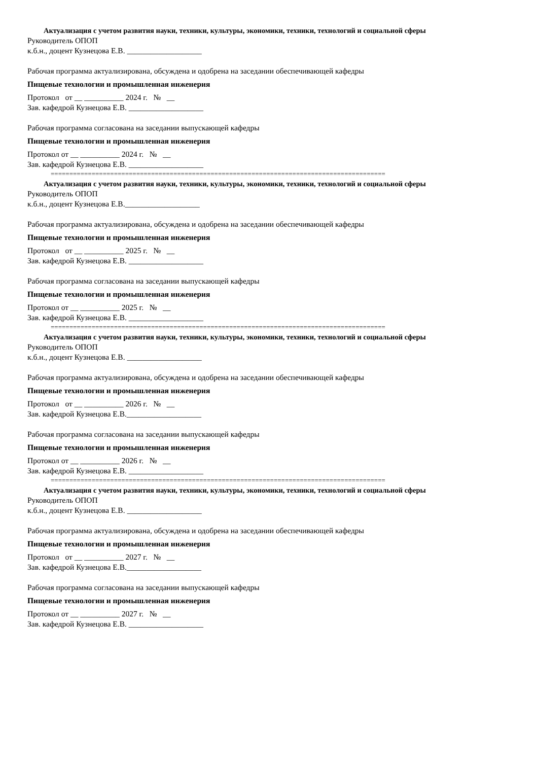Актуализация с учетом развития науки, техники, культуры, экономики, техники, технологий и социальной сферы
Руководитель ОПОП
к.б.н., доцент Кузнецова Е.В. ___________________
Рабочая программа актуализирована, обсуждена и одобрена на заседании обеспечивающей кафедры
Пищевые технологии и промышленная инженерия
Протокол от __ __________ 2024 г. № __
Зав. кафедрой Кузнецова Е.В. ___________________
Рабочая программа согласована на заседании выпускающей кафедры
Пищевые технологии и промышленная инженерия
Протокол от __ __________ 2024 г. № __
Зав. кафедрой Кузнецова Е.В. ___________________
==========================================================================================
Актуализация с учетом развития науки, техники, культуры, экономики, техники, технологий и социальной сферы
Руководитель ОПОП
к.б.н., доцент Кузнецова Е.В.___________________
Рабочая программа актуализирована, обсуждена и одобрена на заседании обеспечивающей кафедры
Пищевые технологии и промышленная инженерия
Протокол от __ __________ 2025 г. № __
Зав. кафедрой Кузнецова Е.В. ___________________
Рабочая программа согласована на заседании выпускающей кафедры
Пищевые технологии и промышленная инженерия
Протокол от __ __________ 2025 г. № __
Зав. кафедрой Кузнецова Е.В. ___________________
==========================================================================================
Актуализация с учетом развития науки, техники, культуры, экономики, техники, технологий и социальной сферы
Руководитель ОПОП
к.б.н., доцент Кузнецова Е.В. ___________________
Рабочая программа актуализирована, обсуждена и одобрена на заседании обеспечивающей кафедры
Пищевые технологии и промышленная инженерия
Протокол от __ __________ 2026 г. № __
Зав. кафедрой Кузнецова Е.В.___________________
Рабочая программа согласована на заседании выпускающей кафедры
Пищевые технологии и промышленная инженерия
Протокол от __ __________ 2026 г. № __
Зав. кафедрой Кузнецова Е.В. ___________________
==========================================================================================
Актуализация с учетом развития науки, техники, культуры, экономики, техники, технологий и социальной сферы
Руководитель ОПОП
к.б.н., доцент Кузнецова Е.В. ___________________
Рабочая программа актуализирована, обсуждена и одобрена на заседании обеспечивающей кафедры
Пищевые технологии и промышленная инженерия
Протокол от __ __________ 2027 г. № __
Зав. кафедрой Кузнецова Е.В.___________________
Рабочая программа согласована на заседании выпускающей кафедры
Пищевые технологии и промышленная инженерия
Протокол от __ __________ 2027 г. № __
Зав. кафедрой Кузнецова Е.В. ___________________